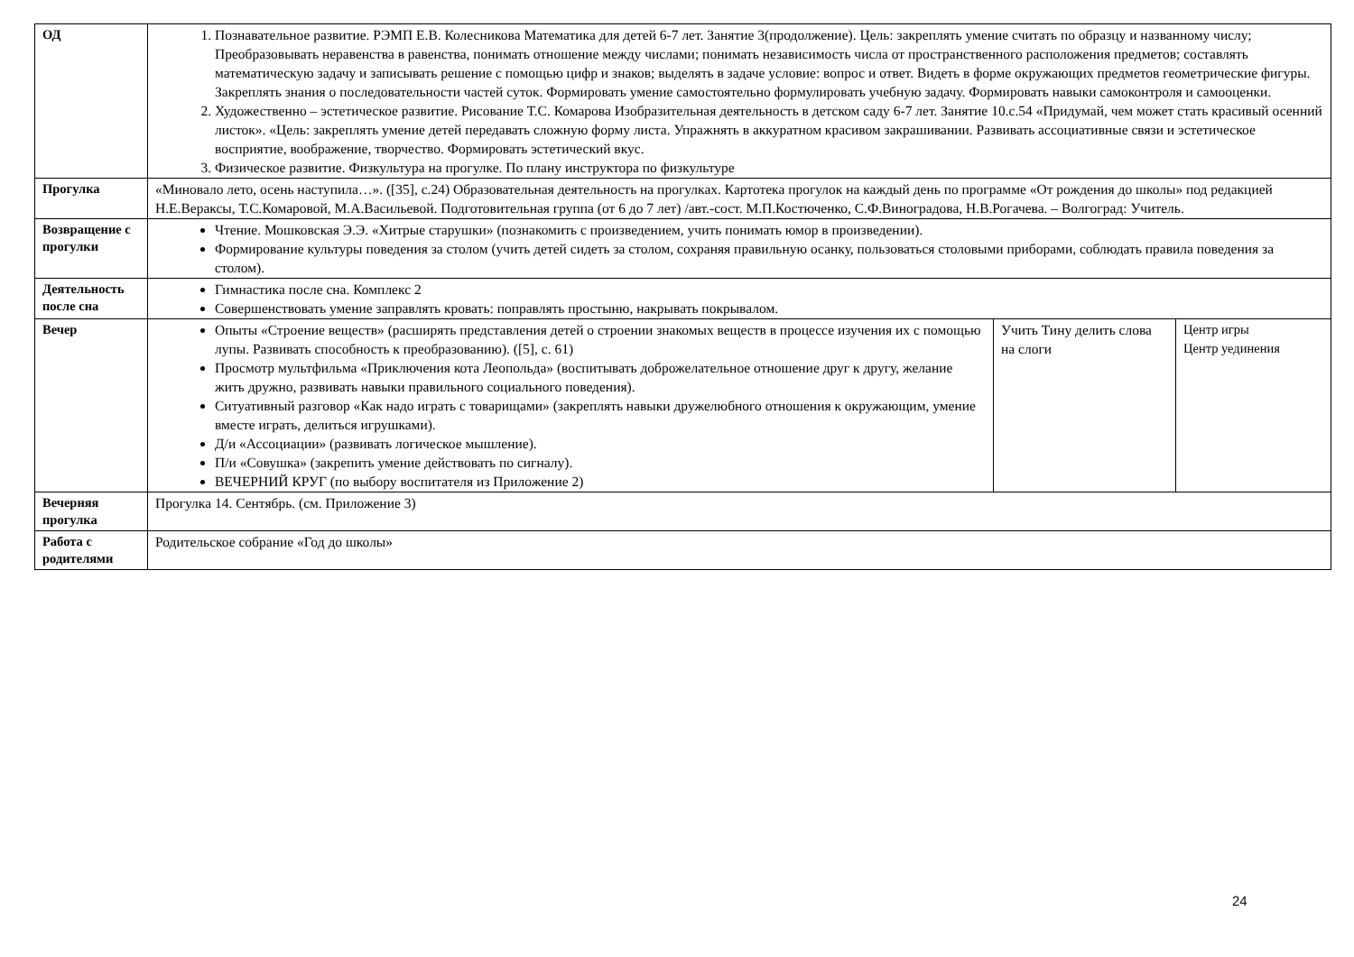| ОД | 1. Познавательное развитие. РЭМП Е.В. Колесникова Математика для детей 6-7 лет. Занятие 3(продолжение). Цель: закреплять умение считать по образцу и названному числу; Преобразовывать неравенства в равенства, понимать отношение между числами; понимать независимость числа от пространственного расположения предметов; составлять математическую задачу и записывать решение с помощью цифр и знаков; выделять в задаче условие: вопрос и ответ. Видеть в форме окружающих предметов геометрические фигуры. Закреплять знания о последовательности частей суток. Формировать умение самостоятельно формулировать учебную задачу. Формировать навыки самоконтроля и самооценки. 2. Художественно – эстетическое развитие. Рисование Т.С. Комарова Изобразительная деятельность в детском саду 6-7 лет. Занятие 10.с.54 «Придумай, чем может стать красивый осенний листок». «Цель: закреплять умение детей передавать сложную форму листа. Упражнять в аккуратном красивом закрашивании. Развивать ассоциативные связи и эстетическое восприятие, воображение, творчество. Формировать эстетический вкус. 3. Физическое развитие. Физкультура на прогулке. По плану инструктора по физкультуре | | |
| Прогулка | «Миновало лето, осень наступила…». ([35], с.24) Образовательная деятельность на прогулках. Картотека прогулок на каждый день по программе «От рождения до школы» под редакцией Н.Е.Вераксы, Т.С.Комаровой, М.А.Васильевой. Подготовительная группа (от 6 до 7 лет) /авт.-сост. М.П.Костюченко, С.Ф.Виноградова, Н.В.Рогачева. – Волгоград: Учитель. | | |
| Возвращение с прогулки | Чтение. Мошковская Э.Э. «Хитрые старушки» (познакомить с произведением, учить понимать юмор в произведении). Формирование культуры поведения за столом (учить детей сидеть за столом, сохраняя правильную осанку, пользоваться столовыми приборами, соблюдать правила поведения за столом). | | |
| Деятельность после сна | Гимнастика после сна. Комплекс 2 Совершенствовать умение заправлять кровать: поправлять простыню, накрывать покрывалом. | | |
| Вечер | Опыты «Строение веществ» (расширять представления детей о строении знакомых веществ в процессе изучения их с помощью лупы. Развивать способность к преобразованию). ([5], с. 61) Просмотр мультфильма «Приключения кота Леопольда» (воспитывать доброжелательное отношение друг к другу, желание жить дружно, развивать навыки правильного социального поведения). Ситуативный разговор «Как надо играть с товарищами» (закреплять навыки дружелюбного отношения к окружающим, умение вместе играть, делиться игрушками). Д/и «Ассоциации» (развивать логическое мышление). П/и «Совушка» (закрепить умение действовать по сигналу). ВЕЧЕРНИЙ КРУГ (по выбору воспитателя из Приложение 2) | Учить Тину делить слова на слоги | Центр игры Центр уединения |
| Вечерняя прогулка | Прогулка 14. Сентябрь. (см. Приложение 3) | | |
| Работа с родителями | Родительское собрание «Год до школы» | | |
24